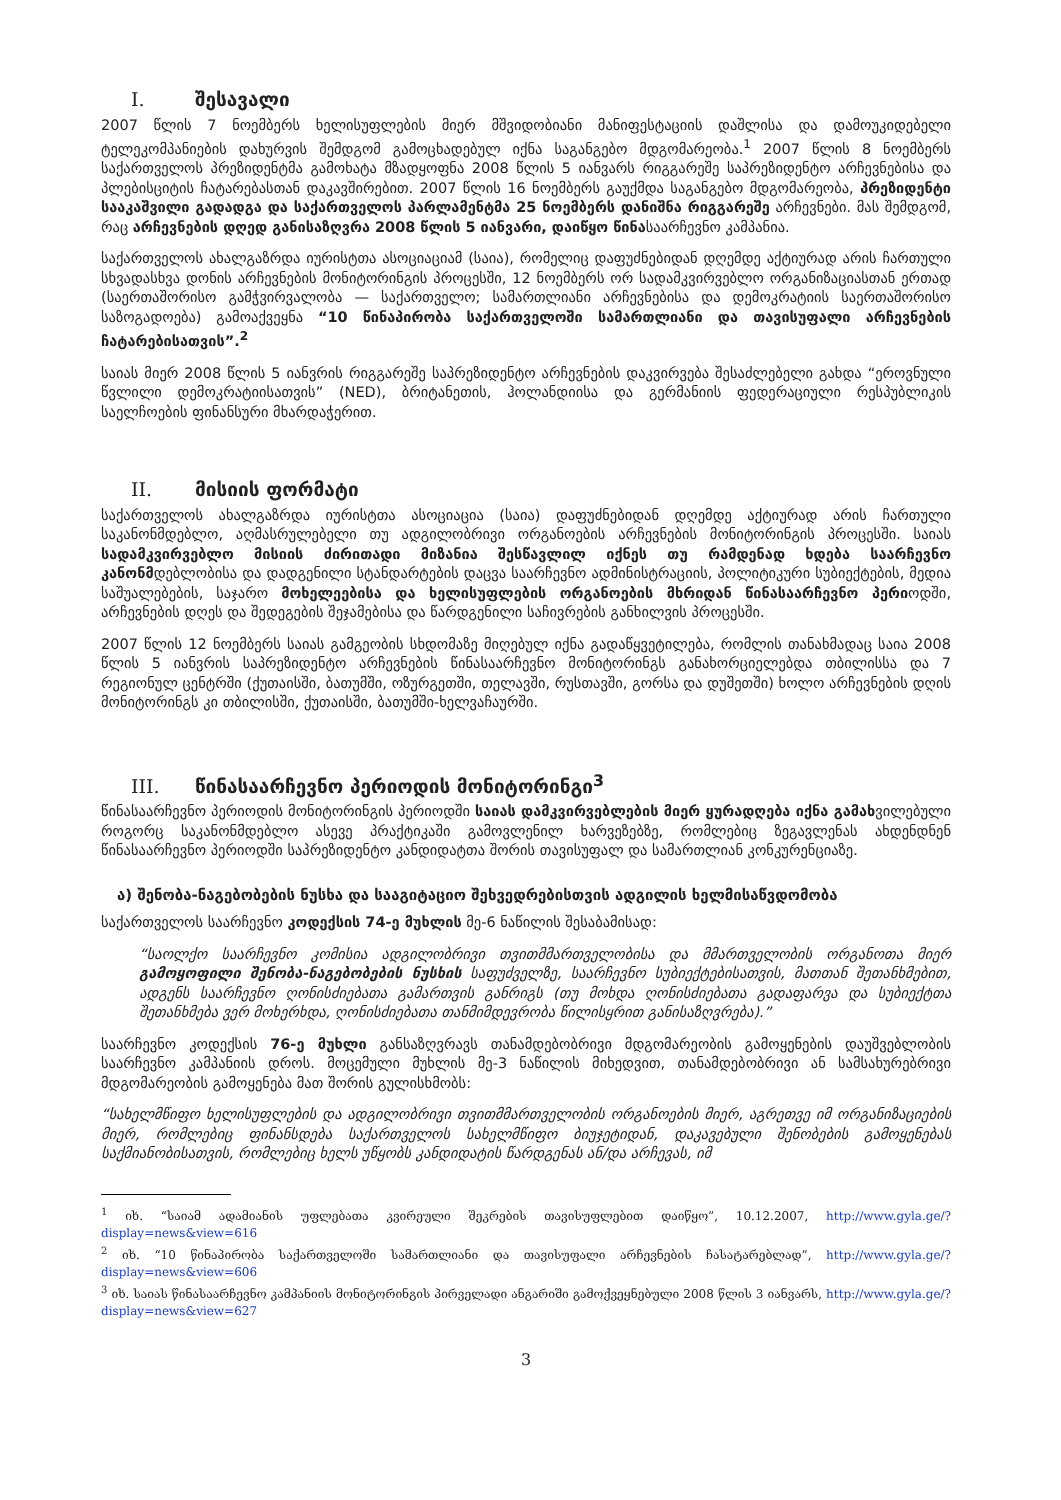I. შესავალი
2007 წლის 7 ნოემბერს ხელისუფლების მიერ მშვიდობიანი მანიფესტაციის დაშლისა და დამოუკიდებელი ტელეკომპანიების დახურვის შემდგომ გამოცხადებულ იქნა საგანგებო მდგომარეობა.<sup>1</sup> 2007 წლის 8 ნოემბერს საქართველოს პრეზიდენტმა გამოხატა მზადყოფნა 2008 წლის 5 იანვარს რიგგარეშე საპრეზიდენტო არჩევნებისა და პლებისციტის ჩატარებასთან დაკავშირებით. 2007 წლის 16 ნოემბერს გაუქმდა საგანგებო მდგომარეობა, პრეზიდენტი სააკაშვილი გადადგა და საქართველოს პარლამენტმა 25 ნოემბერს დანიშნა რიგგარეშე არჩევნები. მას შემდგომ, რაც არჩევნების დღედ განისაზღვრა 2008 წლის 5 იანვარი, დაიწყო წინასაარჩევნო კამპანია.
საქართველოს ახალგაზრდა იურისტთა ასოციაციამ (საია), რომელიც დაფუძნებიდან დღემდე აქტიურად არის ჩართული სხვადასხვა დონის არჩევნების მონიტორინგის პროცესში, 12 ნოემბერს ორ სადამკვირვებლო ორგანიზაციასთან ერთად (საერთაშორისო გამჭვირვალობა — საქართველო; სამართლიანი არჩევნებისა და დემოკრატიის საერთაშორისო საზოგადოება) გამოაქვეყნა “10 წინაპირობა საქართველოში სამართლიანი და თავისუფალი არჩევნების ჩატარებისათვის”.<sup>2</sup>
საიას მიერ 2008 წლის 5 იანვრის რიგგარეშე საპრეზიდენტო არჩევნების დაკვირვება შესაძლებელი გახდა “ეროვნული წვლილი დემოკრატიისათვის” (NED), ბრიტანეთის, ჰოლანდიისა და გერმანიის ფედერაციული რესპუბლიკის საელჩოების ფინანსური მხარდაჭერით.
II. მისიის ფორმატი
საქართველოს ახალგაზრდა იურისტთა ასოციაცია (საია) დაფუძნებიდან დღემდე აქტიურად არის ჩართული საკანონმდებლო, აღმასრულებელი თუ ადგილობრივი ორგანოების არჩევნების მონიტორინგის პროცესში. საიას სადამკვირვებლო მისიის ძირითადი მიზანია შესწავლილ იქნეს თუ რამდენად ხდება საარჩევნო კანონმდებლობისა და დადგენილი სტანდარტების დაცვა საარჩევნო ადმინისტრაციის, პოლიტიკური სუბიექტების, მედია საშუალებების, საჯარო მოხელეებისა და ხელისუფლების ორგანოების მხრიდან წინასაარჩევნო პერიოდში, არჩევნების დღეს და შედეგების შეჯამებისა და წარდგენილი საჩივრების განხილვის პროცესში.
2007 წლის 12 ნოემბერს საიას გამგეობის სხდომაზე მიღებულ იქნა გადაწყვეტილება, რომლის თანახმადაც საია 2008 წლის 5 იანვრის საპრეზიდენტო არჩევნების წინასაარჩევნო მონიტორინგს განახორციელებდა თბილისსა და 7 რეგიონულ ცენტრში (ქუთაისში, ბათუმში, ოზურგეთში, თელავში, რუსთავში, გორსა და დუშეთში) ხოლო არჩევნების დღის მონიტორინგს კი თბილისში, ქუთაისში, ბათუმში-ხელვაჩაურში.
III. წინასაარჩევნო პერიოდის მონიტორინგი<sup>3</sup>
წინასაარჩევნო პერიოდის მონიტორინგის პერიოდში საიას დამკვირვებლების მიერ ყურადღება იქნა გამახვილებული როგორც საკანონმდებლო ასევე პრაქტიკაში გამოვლენილ ხარვეზებზე, რომლებიც ზეგავლენას ახდენდნენ წინასაარჩევნო პერიოდში საპრეზიდენტო კანდიდატთა შორის თავისუფალ და სამართლიან კონკურენციაზე.
ა) შენობა-ნაგებობების ნუსხა და სააგიტაციო შეხვედრებისთვის ადგილის ხელმისაწვდომობა
საქართველოს საარჩევნო კოდექსის 74-ე მუხლის მე-6 ნაწილის შესაბამისად:
“საოლქო საარჩევნო კომისია ადგილობრივი თვითმმართველობისა და მმართველობის ორგანოთა მიერ გამოყოფილი შენობა-ნაგებობების ნუსხის საფუძველზე, საარჩევნო სუბიექტებისათვის, მათთან შეთანხმებით, ადგენს საარჩევნო ღონისძიებათა გამართვის განრიგს (თუ მოხდა ღონისძიებათა გადაფარვა და სუბიექტთა შეთანხმება ვერ მოხერხდა, ღონისძიებათა თანმიმდევრობა წილისყრით განისაზღვრება).”
საარჩევნო კოდექსის 76-ე მუხლი განსაზღვრავს თანამდებობრივი მდგომარეობის გამოყენების დაუშვებლობის საარჩევნო კამპანიის დროს. მოცემული მუხლის მე-3 ნაწილის მიხედვით, თანამდებობრივი ან სამსახურებრივი მდგომარეობის გამოყენება მათ შორის გულისხმობს:
“სახელმწიფო ხელისუფლების და ადგილობრივი თვითმმართველობის ორგანოების მიერ, აგრეთვე იმ ორგანიზაციების მიერ, რომლებიც ფინანსდება საქართველოს სახელმწიფო ბიუჯეტიდან, დაკავებული შენობების გამოყენებას საქმიანობისათვის, რომლებიც ხელს უწყობს კანდიდატის წარდგენას ან/და არჩევას, იმ
<sup>1</sup> იხ. “საიამ ადამიანის უფლებათა კვირეული შეკრების თავისუფლებით დაიწყო”, 10.12.2007, http://www.gyla.ge/?display=news&view=616
<sup>2</sup> იხ. “10 წინაპირობა საქართველოში სამართლიანი და თავისუფალი არჩევნების ჩასატარებლად”, http://www.gyla.ge/?display=news&view=606
<sup>3</sup> იხ. საიას წინასაარჩევნო კამპანიის მონიტორინგის პირველადი ანგარიში გამოქვეყნებული 2008 წლის 3 იანვარს, http://www.gyla.ge/?display=news&view=627
3